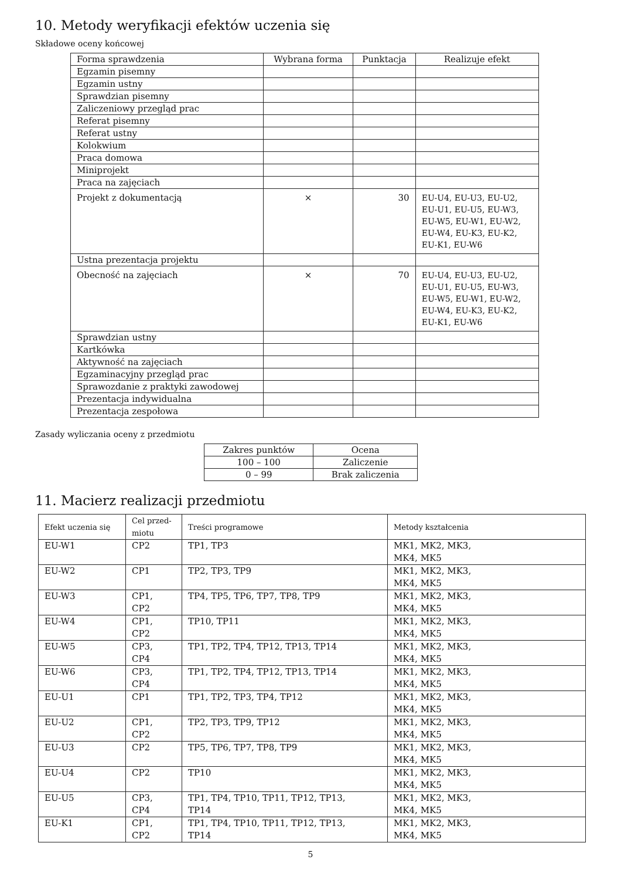10. Metody weryfikacji efektów uczenia się
Składowe oceny końcowej
| Forma sprawdzenia | Wybrana forma | Punktacja | Realizuje efekt |
| --- | --- | --- | --- |
| Egzamin pisemny | | | |
| Egzamin ustny | | | |
| Sprawdzian pisemny | | | |
| Zaliczeniowy przegląd prac | | | |
| Referat pisemny | | | |
| Referat ustny | | | |
| Kolokwium | | | |
| Praca domowa | | | |
| Miniprojekt | | | |
| Praca na zajęciach | | | |
| Projekt z dokumentacją | × | 30 | EU-U4, EU-U3, EU-U2, EU-U1, EU-U5, EU-W3, EU-W5, EU-W1, EU-W2, EU-W4, EU-K3, EU-K2, EU-K1, EU-W6 |
| Ustna prezentacja projektu | | | |
| Obecność na zajęciach | × | 70 | EU-U4, EU-U3, EU-U2, EU-U1, EU-U5, EU-W3, EU-W5, EU-W1, EU-W2, EU-W4, EU-K3, EU-K2, EU-K1, EU-W6 |
| Sprawdzian ustny | | | |
| Kartkówka | | | |
| Aktywność na zajęciach | | | |
| Egzaminacyjny przegląd prac | | | |
| Sprawozdanie z praktyki zawodowej | | | |
| Prezentacja indywidualna | | | |
| Prezentacja zespołowa | | | |
Zasady wyliczania oceny z przedmiotu
| Zakres punktów | Ocena |
| --- | --- |
| 100 – 100 | Zaliczenie |
| 0 – 99 | Brak zaliczenia |
11. Macierz realizacji przedmiotu
| Efekt uczenia się | Cel przed- miotu | Treści programowe | Metody kształcenia |
| EU-W1 | CP2 | TP1, TP3 | MK1, MK2, MK3, MK4, MK5 |
| EU-W2 | CP1 | TP2, TP3, TP9 | MK1, MK2, MK3, MK4, MK5 |
| EU-W3 | CP1, CP2 | TP4, TP5, TP6, TP7, TP8, TP9 | MK1, MK2, MK3, MK4, MK5 |
| EU-W4 | CP1, CP2 | TP10, TP11 | MK1, MK2, MK3, MK4, MK5 |
| EU-W5 | CP3, CP4 | TP1, TP2, TP4, TP12, TP13, TP14 | MK1, MK2, MK3, MK4, MK5 |
| EU-W6 | CP3, CP4 | TP1, TP2, TP4, TP12, TP13, TP14 | MK1, MK2, MK3, MK4, MK5 |
| EU-U1 | CP1 | TP1, TP2, TP3, TP4, TP12 | MK1, MK2, MK3, MK4, MK5 |
| EU-U2 | CP1, CP2 | TP2, TP3, TP9, TP12 | MK1, MK2, MK3, MK4, MK5 |
| EU-U3 | CP2 | TP5, TP6, TP7, TP8, TP9 | MK1, MK2, MK3, MK4, MK5 |
| EU-U4 | CP2 | TP10 | MK1, MK2, MK3, MK4, MK5 |
| EU-U5 | CP3, CP4 | TP1, TP4, TP10, TP11, TP12, TP13, TP14 | MK1, MK2, MK3, MK4, MK5 |
| EU-K1 | CP1, CP2 | TP1, TP4, TP10, TP11, TP12, TP13, TP14 | MK1, MK2, MK3, MK4, MK5 |
5